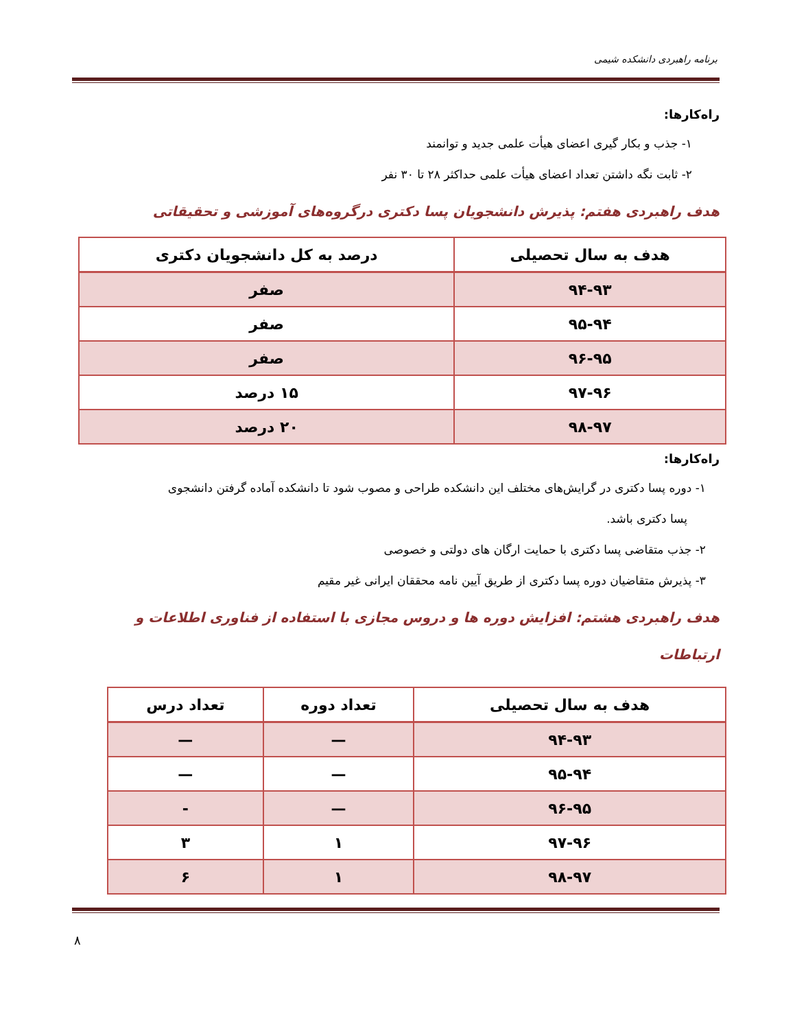برنامه راهبردی دانشکده شیمی
راه‌کارها:
۱- جذب و بکار گیری اعضای هیأت علمی جدید و توانمند
۲- ثابت نگه داشتن تعداد اعضای هیأت علمی حداکثر ۲۸ تا ۳۰ نفر
هدف راهبردی هفتم: پذیرش دانشجویان پسا دکتری درگروه‌های آموزشی و تحقیقاتی
| هدف به سال تحصیلی | درصد به کل دانشجویان دکتری |
| --- | --- |
| ۹۴-۹۳ | صفر |
| ۹۵-۹۴ | صفر |
| ۹۶-۹۵ | صفر |
| ۹۷-۹۶ | ۱۵ درصد |
| ۹۸-۹۷ | ۲۰ درصد |
راه‌کارها:
۱- دوره پسا دکتری در گرایش‌های مختلف این دانشکده طراحی و مصوب شود تا دانشکده آماده گرفتن دانشجوی
پسا دکتری باشد.
۲- جذب متقاضی پسا دکتری با حمایت ارگان های دولتی و خصوصی
۳- پذیرش متقاضیان دوره پسا دکتری از طریق آیین نامه محققان ایرانی غیر مقیم
هدف راهبردی هشتم: افزایش دوره ها و دروس مجازی با استفاده از فناوری اطلاعات و ارتباطات
| هدف به سال تحصیلی | تعداد دوره | تعداد درس |
| --- | --- | --- |
| ۹۴-۹۳ | — | — |
| ۹۵-۹۴ | — | — |
| ۹۶-۹۵ | — | - |
| ۹۷-۹۶ | ۱ | ۳ |
| ۹۸-۹۷ | ۱ | ۶ |
۸